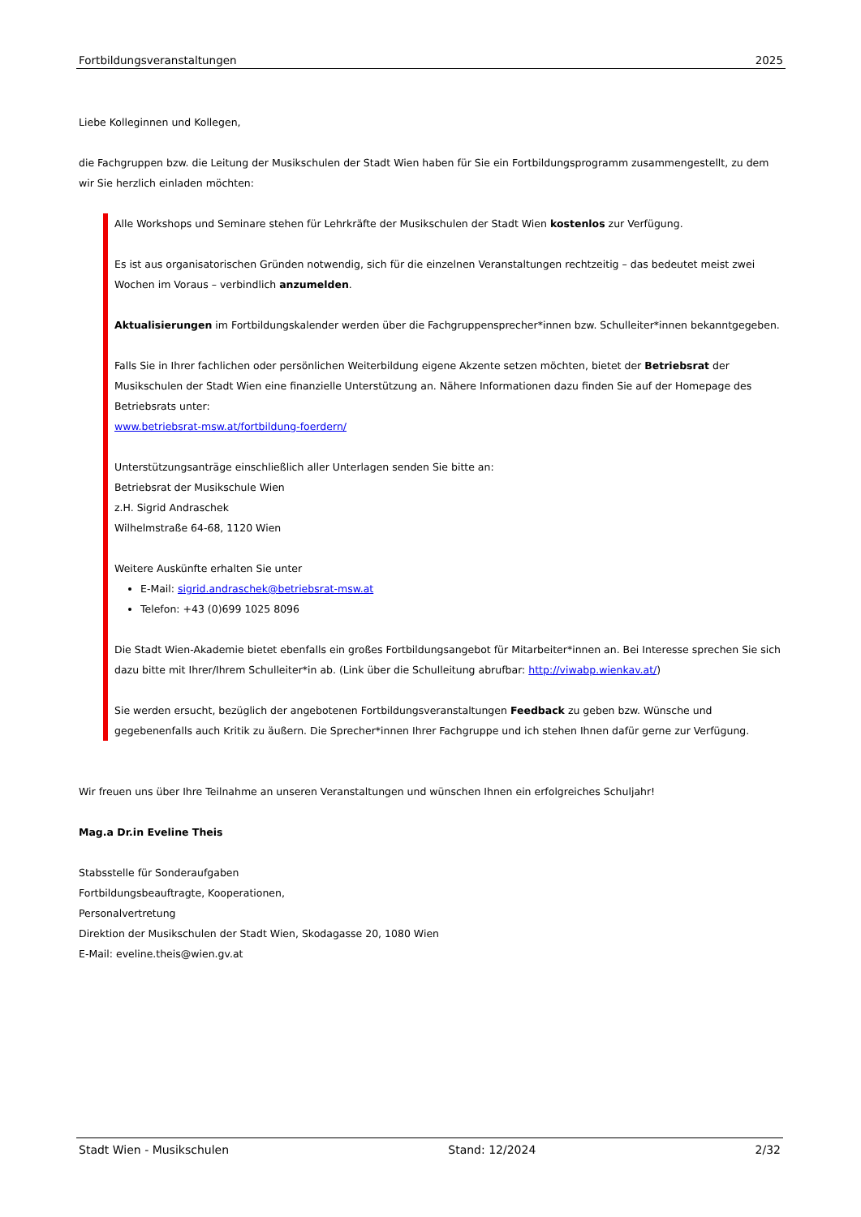Fortbildungsveranstaltungen 2025
Liebe Kolleginnen und Kollegen,
die Fachgruppen bzw. die Leitung der Musikschulen der Stadt Wien haben für Sie ein Fortbildungsprogramm zusammengestellt, zu dem wir Sie herzlich einladen möchten:
Alle Workshops und Seminare stehen für Lehrkräfte der Musikschulen der Stadt Wien kostenlos zur Verfügung.
Es ist aus organisatorischen Gründen notwendig, sich für die einzelnen Veranstaltungen rechtzeitig – das bedeutet meist zwei Wochen im Voraus – verbindlich anzumelden.
Aktualisierungen im Fortbildungskalender werden über die Fachgruppensprecher*innen bzw. Schulleiter*innen bekanntgegeben.
Falls Sie in Ihrer fachlichen oder persönlichen Weiterbildung eigene Akzente setzen möchten, bietet der Betriebsrat der Musikschulen der Stadt Wien eine finanzielle Unterstützung an. Nähere Informationen dazu finden Sie auf der Homepage des Betriebsrats unter:
www.betriebsrat-msw.at/fortbildung-foerdern/
Unterstützungsanträge einschließlich aller Unterlagen senden Sie bitte an:
Betriebsrat der Musikschule Wien
z.H. Sigrid Andraschek
Wilhelmstraße 64-68, 1120 Wien
Weitere Auskünfte erhalten Sie unter
E-Mail: sigrid.andraschek@betriebsrat-msw.at
Telefon: +43 (0)699 1025 8096
Die Stadt Wien-Akademie bietet ebenfalls ein großes Fortbildungsangebot für Mitarbeiter*innen an. Bei Interesse sprechen Sie sich dazu bitte mit Ihrer/Ihrem Schulleiter*in ab. (Link über die Schulleitung abrufbar: http://viwabp.wienkav.at/)
Sie werden ersucht, bezüglich der angebotenen Fortbildungsveranstaltungen Feedback zu geben bzw. Wünsche und gegebenenfalls auch Kritik zu äußern. Die Sprecher*innen Ihrer Fachgruppe und ich stehen Ihnen dafür gerne zur Verfügung.
Wir freuen uns über Ihre Teilnahme an unseren Veranstaltungen und wünschen Ihnen ein erfolgreiches Schuljahr!
Mag.a Dr.in Eveline Theis
Stabsstelle für Sonderaufgaben
Fortbildungsbeauftragte, Kooperationen,
Personalvertretung
Direktion der Musikschulen der Stadt Wien, Skodagasse 20, 1080 Wien
E-Mail: eveline.theis@wien.gv.at
Stadt Wien - Musikschulen Stand: 12/2024 2/32